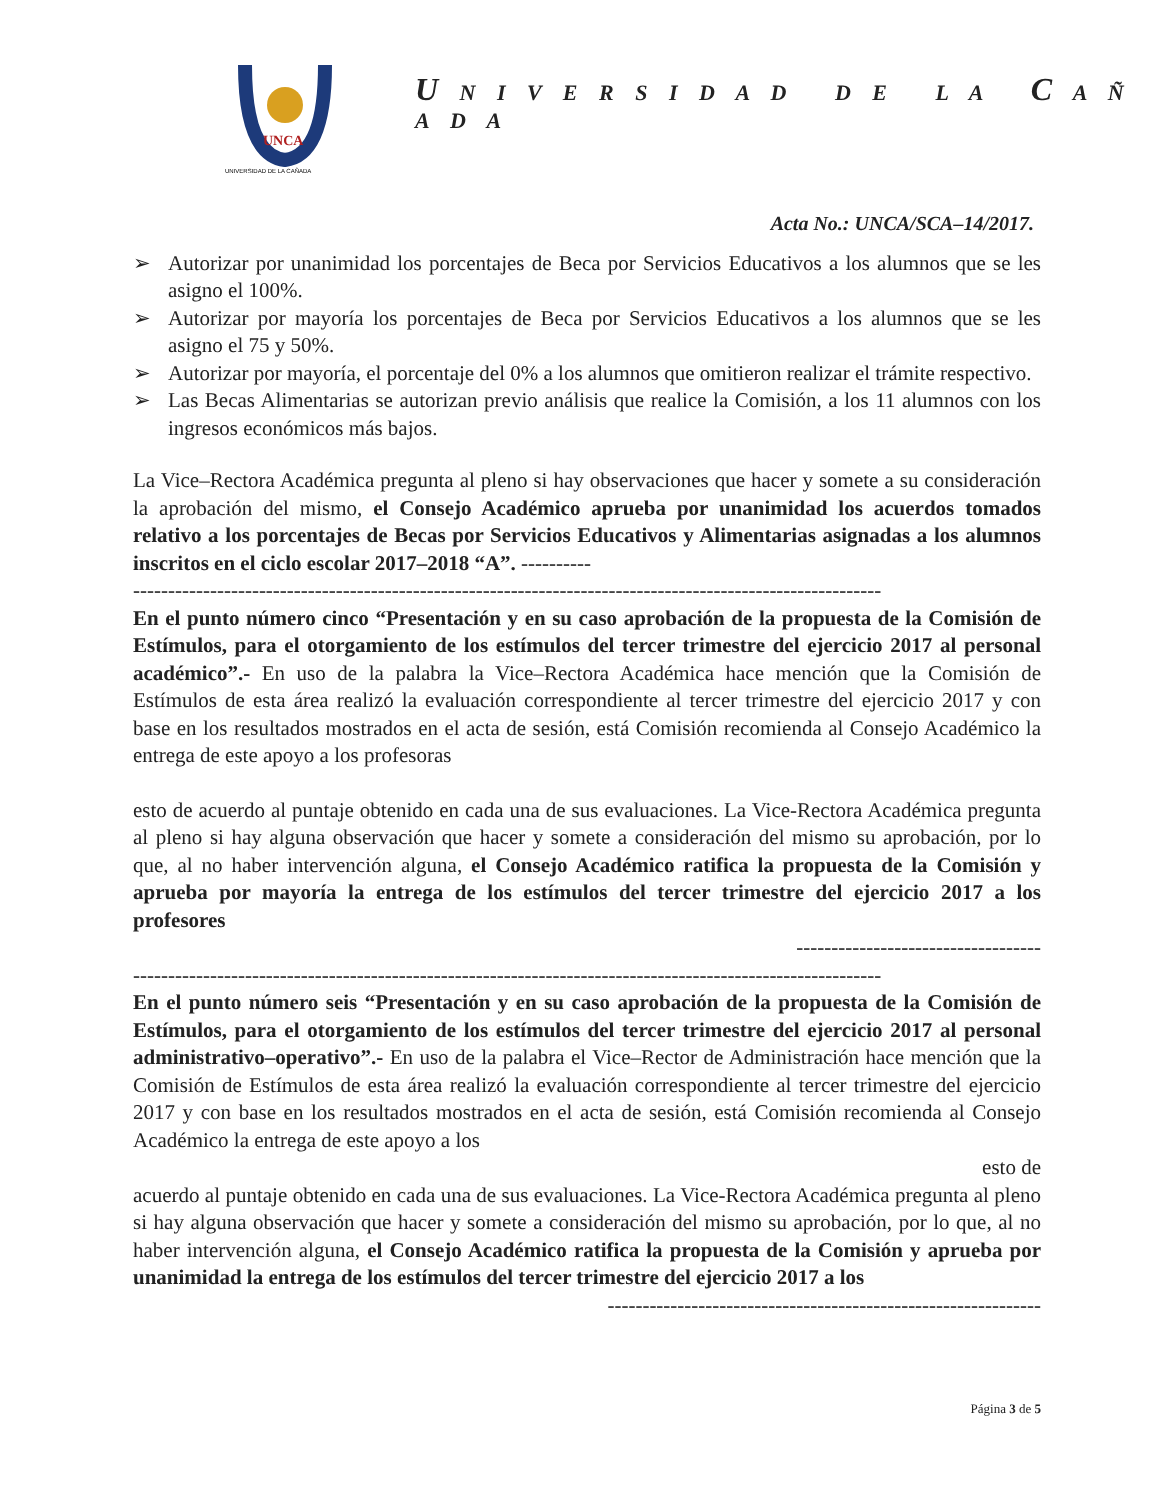UNCA
UNIVERSIDAD DE LA CAÑADA
U N I V E R S I D A D D E L A C A Ñ A D A
Acta No.: UNCA/SCA–14/2017.
➢ Autorizar por unanimidad los porcentajes de Beca por Servicios Educativos a los alumnos que se les asigno el 100%.
➢ Autorizar por mayoría los porcentajes de Beca por Servicios Educativos a los alumnos que se les asigno el 75 y 50%.
➢ Autorizar por mayoría, el porcentaje del 0% a los alumnos que omitieron realizar el trámite respectivo.
➢ Las Becas Alimentarias se autorizan previo análisis que realice la Comisión, a los 11 alumnos con los ingresos económicos más bajos.
La Vice–Rectora Académica pregunta al pleno si hay observaciones que hacer y somete a su consideración la aprobación del mismo, el Consejo Académico aprueba por unanimidad los acuerdos tomados relativo a los porcentajes de Becas por Servicios Educativos y Alimentarias asignadas a los alumnos inscritos en el ciclo escolar 2017–2018 “A”. ----------
-----------------------------------------------------------------------------------------------------------
En el punto número cinco “Presentación y en su caso aprobación de la propuesta de la Comisión de Estímulos, para el otorgamiento de los estímulos del tercer trimestre del ejercicio 2017 al personal académico”.- En uso de la palabra la Vice–Rectora Académica hace mención que la Comisión de Estímulos de esta área realizó la evaluación correspondiente al tercer trimestre del ejercicio 2017 y con base en los resultados mostrados en el acta de sesión, está Comisión recomienda al Consejo Académico la entrega de este apoyo a los profesoras
esto de acuerdo al puntaje obtenido en cada una de sus evaluaciones. La Vice-Rectora Académica pregunta al pleno si hay alguna observación que hacer y somete a consideración del mismo su aprobación, por lo que, al no haber intervención alguna, el Consejo Académico ratifica la propuesta de la Comisión y aprueba por mayoría la entrega de los estímulos del tercer trimestre del ejercicio 2017 a los profesores
-----------------------------------
-----------------------------------------------------------------------------------------------------------
En el punto número seis “Presentación y en su caso aprobación de la propuesta de la Comisión de Estímulos, para el otorgamiento de los estímulos del tercer trimestre del ejercicio 2017 al personal administrativo–operativo”.- En uso de la palabra el Vice–Rector de Administración hace mención que la Comisión de Estímulos de esta área realizó la evaluación correspondiente al tercer trimestre del ejercicio 2017 y con base en los resultados mostrados en el acta de sesión, está Comisión recomienda al Consejo Académico la entrega de este apoyo a los
esto de
acuerdo al puntaje obtenido en cada una de sus evaluaciones. La Vice-Rectora Académica pregunta al pleno si hay alguna observación que hacer y somete a consideración del mismo su aprobación, por lo que, al no haber intervención alguna, el Consejo Académico ratifica la propuesta de la Comisión y aprueba por unanimidad la entrega de los estímulos del tercer trimestre del ejercicio 2017 a los
--------------------------------------------------------------
Página 3 de 5